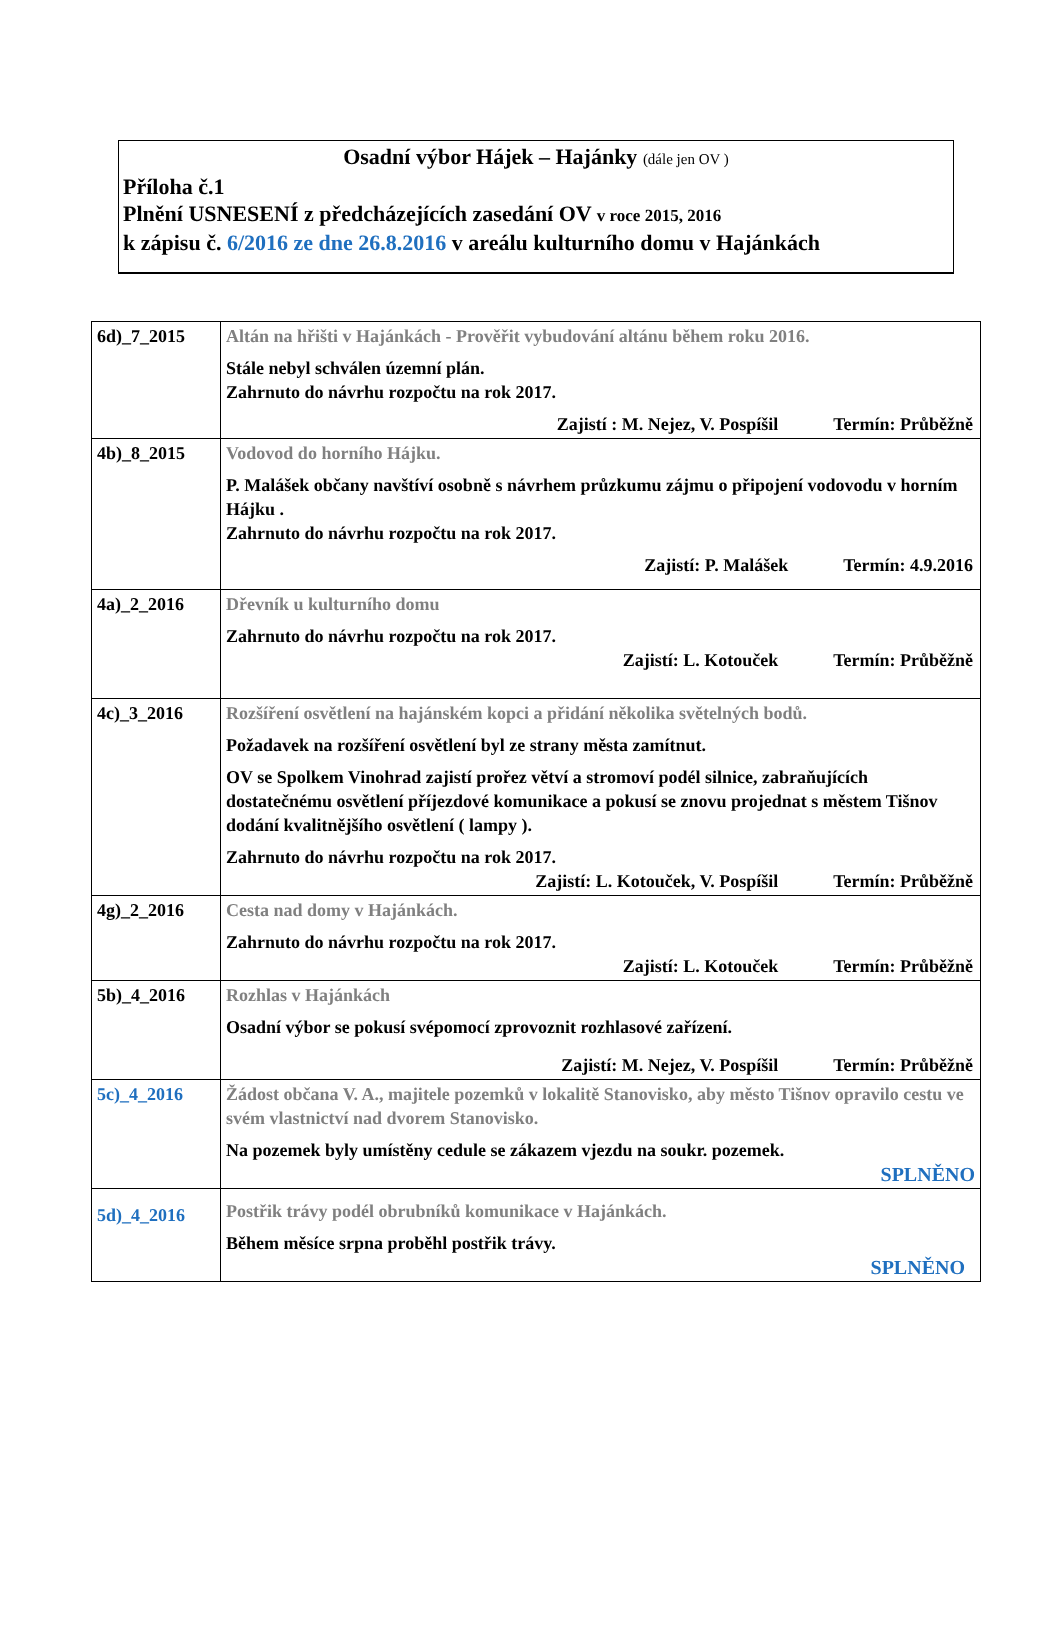Osadní výbor Hájek – Hajánky (dále jen OV )
Příloha č.1
Plnění USNESENÍ z předcházejících zasedání OV v roce 2015, 2016
k zápisu č. 6/2016 ze dne 26.8.2016 v areálu kulturního domu v Hajánkách
| 6d)_7_2015 | Altán na hřišti v Hajánkách - Prověřit vybudování altánu během roku 2016. Stále nebyl schválen územní plán. Zahrnuto do návrhu rozpočtu na rok 2017. Zajistí : M. Nejez, V. Pospíšil Termín: Průběžně |
| 4b)_8_2015 | Vodovod do horního Hájku. P. Malášek občany navštíví osobně s návrhem průzkumu zájmu o připojení vodovodu v horním Hájku . Zahrnuto do návrhu rozpočtu na rok 2017. Zajistí: P. Malášek Termín: 4.9.2016 |
| 4a)_2_2016 | Dřevník u kulturního domu Zahrnuto do návrhu rozpočtu na rok 2017. Zajistí: L. Kotouček Termín: Průběžně |
| 4c)_3_2016 | Rozšíření osvětlení na hajánském kopci a přidání několika světelných bodů. Požadavek na rozšíření osvětlení byl ze strany města zamítnut. OV se Spolkem Vinohrad zajistí prořez větví a stromoví podél silnice, zabraňujících dostatečnému osvětlení příjezdové komunikace a pokusí se znovu projednat s městem Tišnov dodání kvalitnějšího osvětlení ( lampy ). Zahrnuto do návrhu rozpočtu na rok 2017. Zajistí: L. Kotouček, V. Pospíšil Termín: Průběžně |
| 4g)_2_2016 | Cesta nad domy v Hajánkách. Zahrnuto do návrhu rozpočtu na rok 2017. Zajistí: L. Kotouček Termín: Průběžně |
| 5b)_4_2016 | Rozhlas v Hajánkách Osadní výbor se pokusí svépomocí zprovoznit rozhlasové zařízení. Zajistí: M. Nejez, V. Pospíšil Termín: Průběžně |
| 5c)_4_2016 | Žádost občana V. A., majitele pozemků v lokalitě Stanovisko, aby město Tišnov opravilo cestu ve svém vlastnictví nad dvorem Stanovisko. Na pozemek byly umístěny cedule se zákazem vjezdu na soukr. pozemek. SPLNĚNO |
| 5d)_4_2016 | Postřik trávy podél obrubníků komunikace v Hajánkách. Během měsíce srpna proběhl postřik trávy. SPLNĚNO |